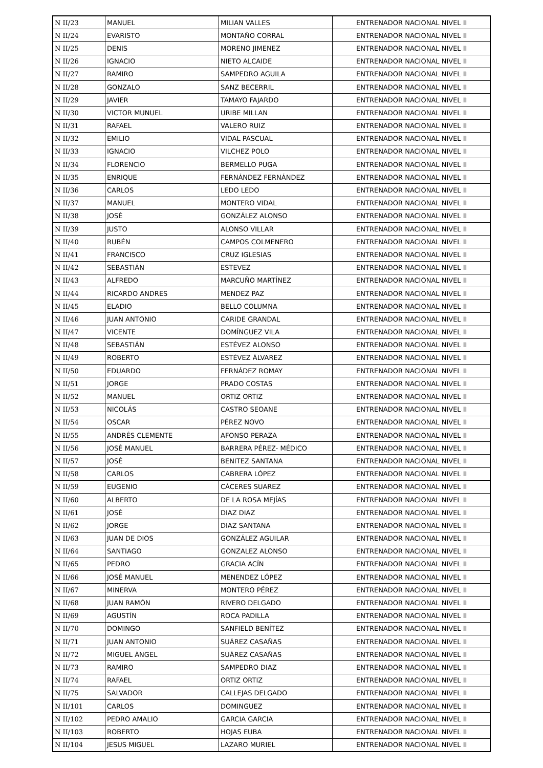| N II/23 | MANUEL | MILIAN VALLES | ENTRENADOR NACIONAL NIVEL II |
| N II/24 | EVARISTO | MONTAÑO CORRAL | ENTRENADOR NACIONAL NIVEL II |
| N II/25 | DENIS | MORENO JIMENEZ | ENTRENADOR NACIONAL NIVEL II |
| N II/26 | IGNACIO | NIETO ALCAIDE | ENTRENADOR NACIONAL NIVEL II |
| N II/27 | RAMIRO | SAMPEDRO AGUILA | ENTRENADOR NACIONAL NIVEL II |
| N II/28 | GONZALO | SANZ BECERRIL | ENTRENADOR NACIONAL NIVEL II |
| N II/29 | JAVIER | TAMAYO FAJARDO | ENTRENADOR NACIONAL NIVEL II |
| N II/30 | VICTOR MUNUEL | URIBE MILLAN | ENTRENADOR NACIONAL NIVEL II |
| N II/31 | RAFAEL | VALERO RUIZ | ENTRENADOR NACIONAL NIVEL II |
| N II/32 | EMILIO | VIDAL PASCUAL | ENTRENADOR NACIONAL NIVEL II |
| N II/33 | IGNACIO | VILCHEZ POLO | ENTRENADOR NACIONAL NIVEL II |
| N II/34 | FLORENCIO | BERMELLO PUGA | ENTRENADOR NACIONAL NIVEL II |
| N II/35 | ENRIQUE | FERNÁNDEZ FERNÁNDEZ | ENTRENADOR NACIONAL NIVEL II |
| N II/36 | CARLOS | LEDO LEDO | ENTRENADOR NACIONAL NIVEL II |
| N II/37 | MANUEL | MONTERO VIDAL | ENTRENADOR NACIONAL NIVEL II |
| N II/38 | JOSÉ | GONZÁLEZ ALONSO | ENTRENADOR NACIONAL NIVEL II |
| N II/39 | JUSTO | ALONSO VILLAR | ENTRENADOR NACIONAL NIVEL II |
| N II/40 | RUBÉN | CAMPOS COLMENERO | ENTRENADOR NACIONAL NIVEL II |
| N II/41 | FRANCISCO | CRUZ IGLESIAS | ENTRENADOR NACIONAL NIVEL II |
| N II/42 | SEBASTIÁN | ESTEVEZ | ENTRENADOR NACIONAL NIVEL II |
| N II/43 | ALFREDO | MARCUÑO MARTÍNEZ | ENTRENADOR NACIONAL NIVEL II |
| N II/44 | RICARDO ANDRES | MENDEZ PAZ | ENTRENADOR NACIONAL NIVEL II |
| N II/45 | ELADIO | BELLO COLUMNA | ENTRENADOR NACIONAL NIVEL II |
| N II/46 | JUAN ANTONIO | CARIDE GRANDAL | ENTRENADOR NACIONAL NIVEL II |
| N II/47 | VICENTE | DOMÍNGUEZ VILA | ENTRENADOR NACIONAL NIVEL II |
| N II/48 | SEBASTIÁN | ESTÉVEZ ALONSO | ENTRENADOR NACIONAL NIVEL II |
| N II/49 | ROBERTO | ESTÉVEZ ÁLVAREZ | ENTRENADOR NACIONAL NIVEL II |
| N II/50 | EDUARDO | FERNÁDEZ ROMAY | ENTRENADOR NACIONAL NIVEL II |
| N II/51 | JORGE | PRADO COSTAS | ENTRENADOR NACIONAL NIVEL II |
| N II/52 | MANUEL | ORTIZ ORTIZ | ENTRENADOR NACIONAL NIVEL II |
| N II/53 | NICOLÁS | CASTRO SEOANE | ENTRENADOR NACIONAL NIVEL II |
| N II/54 | OSCAR | PÉREZ NOVO | ENTRENADOR NACIONAL NIVEL II |
| N II/55 | ANDRÉS CLEMENTE | AFONSO PERAZA | ENTRENADOR NACIONAL NIVEL II |
| N II/56 | JOSÉ MANUEL | BARRERA PÉREZ- MÉDICO | ENTRENADOR NACIONAL NIVEL II |
| N II/57 | JOSÉ | BENITEZ SANTANA | ENTRENADOR NACIONAL NIVEL II |
| N II/58 | CARLOS | CABRERA LÓPEZ | ENTRENADOR NACIONAL NIVEL II |
| N II/59 | EUGENIO | CÁCERES SUAREZ | ENTRENADOR NACIONAL NIVEL II |
| N II/60 | ALBERTO | DE LA ROSA MEJÍAS | ENTRENADOR NACIONAL NIVEL II |
| N II/61 | JOSÉ | DIAZ DIAZ | ENTRENADOR NACIONAL NIVEL II |
| N II/62 | JORGE | DIAZ SANTANA | ENTRENADOR NACIONAL NIVEL II |
| N II/63 | JUAN DE DIOS | GONZÁLEZ AGUILAR | ENTRENADOR NACIONAL NIVEL II |
| N II/64 | SANTIAGO | GONZALEZ ALONSO | ENTRENADOR NACIONAL NIVEL II |
| N II/65 | PEDRO | GRACIA ACÍN | ENTRENADOR NACIONAL NIVEL II |
| N II/66 | JOSÉ MANUEL | MENENDEZ LÓPEZ | ENTRENADOR NACIONAL NIVEL II |
| N II/67 | MINERVA | MONTERO PÉREZ | ENTRENADOR NACIONAL NIVEL II |
| N II/68 | JUAN RAMÓN | RIVERO DELGADO | ENTRENADOR NACIONAL NIVEL II |
| N II/69 | AGUSTÍN | ROCA PADILLA | ENTRENADOR NACIONAL NIVEL II |
| N II/70 | DOMINGO | SANFIELD BENÍTEZ | ENTRENADOR NACIONAL NIVEL II |
| N II/71 | JUAN ANTONIO | SUÁREZ CASAÑAS | ENTRENADOR NACIONAL NIVEL II |
| N II/72 | MIGUEL ÁNGEL | SUÁREZ CASAÑAS | ENTRENADOR NACIONAL NIVEL II |
| N II/73 | RAMIRO | SAMPEDRO DIAZ | ENTRENADOR NACIONAL NIVEL II |
| N II/74 | RAFAEL | ORTIZ ORTIZ | ENTRENADOR NACIONAL NIVEL II |
| N II/75 | SALVADOR | CALLEJAS DELGADO | ENTRENADOR NACIONAL NIVEL II |
| N II/101 | CARLOS | DOMINGUEZ | ENTRENADOR NACIONAL NIVEL II |
| N II/102 | PEDRO AMALIO | GARCIA GARCIA | ENTRENADOR NACIONAL NIVEL II |
| N II/103 | ROBERTO | HOJAS EUBA | ENTRENADOR NACIONAL NIVEL II |
| N II/104 | JESUS MIGUEL | LAZARO MURIEL | ENTRENADOR NACIONAL NIVEL II |